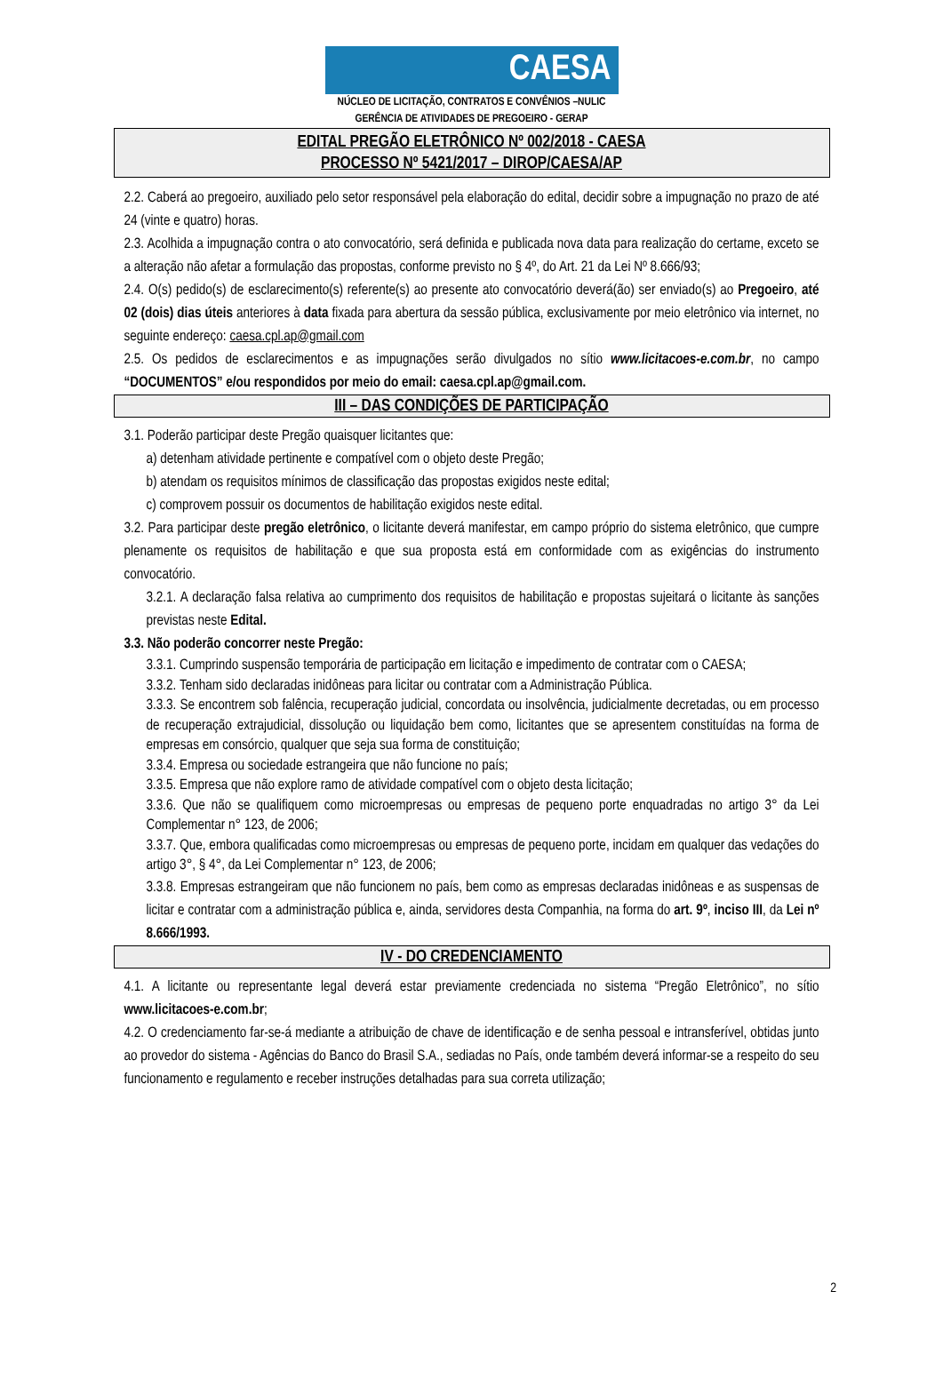CAESA
NÚCLEO DE LICITAÇÃO, CONTRATOS E CONVÊNIOS –NULIC
GERÊNCIA DE ATIVIDADES DE PREGOEIRO - GERAP
EDITAL PREGÃO ELETRÔNICO Nº 002/2018 - CAESA
PROCESSO Nº 5421/2017 – DIROP/CAESA/AP
2.2. Caberá ao pregoeiro, auxiliado pelo setor responsável pela elaboração do edital, decidir sobre a impugnação no prazo de até 24 (vinte e quatro) horas.
2.3. Acolhida a impugnação contra o ato convocatório, será definida e publicada nova data para realização do certame, exceto se a alteração não afetar a formulação das propostas, conforme previsto no § 4º, do Art. 21 da Lei Nº 8.666/93;
2.4. O(s) pedido(s) de esclarecimento(s) referente(s) ao presente ato convocatório deverá(ão) ser enviado(s) ao Pregoeiro, até 02 (dois) dias úteis anteriores à data fixada para abertura da sessão pública, exclusivamente por meio eletrônico via internet, no seguinte endereço: caesa.cpl.ap@gmail.com
2.5. Os pedidos de esclarecimentos e as impugnações serão divulgados no sítio www.licitacoes-e.com.br, no campo “DOCUMENTOS” e/ou respondidos por meio do email: caesa.cpl.ap@gmail.com.
III – DAS CONDIÇÕES DE PARTICIPAÇÃO
3.1. Poderão participar deste Pregão quaisquer licitantes que:
a) detenham atividade pertinente e compatível com o objeto deste Pregão;
b) atendam os requisitos mínimos de classificação das propostas exigidos neste edital;
c) comprovem possuir os documentos de habilitação exigidos neste edital.
3.2. Para participar deste pregão eletrônico, o licitante deverá manifestar, em campo próprio do sistema eletrônico, que cumpre plenamente os requisitos de habilitação e que sua proposta está em conformidade com as exigências do instrumento convocatório.
3.2.1. A declaração falsa relativa ao cumprimento dos requisitos de habilitação e propostas sujeitará o licitante às sanções previstas neste Edital.
3.3. Não poderão concorrer neste Pregão:
3.3.1. Cumprindo suspensão temporária de participação em licitação e impedimento de contratar com o CAESA;
3.3.2. Tenham sido declaradas inidôneas para licitar ou contratar com a Administração Pública.
3.3.3. Se encontrem sob falência, recuperação judicial, concordata ou insolvência, judicialmente decretadas, ou em processo de recuperação extrajudicial, dissolução ou liquidação bem como, licitantes que se apresentem constituídas na forma de empresas em consórcio, qualquer que seja sua forma de constituição;
3.3.4. Empresa ou sociedade estrangeira que não funcione no país;
3.3.5. Empresa que não explore ramo de atividade compatível com o objeto desta licitação;
3.3.6. Que não se qualifiquem como microempresas ou empresas de pequeno porte enquadradas no artigo 3° da Lei Complementar n° 123, de 2006;
3.3.7. Que, embora qualificadas como microempresas ou empresas de pequeno porte, incidam em qualquer das vedações do artigo 3°, § 4°, da Lei Complementar n° 123, de 2006;
3.3.8. Empresas estrangeiram que não funcionem no país, bem como as empresas declaradas inidôneas e as suspensas de licitar e contratar com a administração pública e, ainda, servidores desta Companhia, na forma do art. 9º, inciso III, da Lei nº 8.666/1993.
IV - DO CREDENCIAMENTO
4.1. A licitante ou representante legal deverá estar previamente credenciada no sistema “Pregão Eletrônico”, no sítio www.licitacoes-e.com.br;
4.2. O credenciamento far-se-á mediante a atribuição de chave de identificação e de senha pessoal e intransferível, obtidas junto ao provedor do sistema - Agências do Banco do Brasil S.A., sediadas no País, onde também deverá informar-se a respeito do seu funcionamento e regulamento e receber instruções detalhadas para sua correta utilização;
2